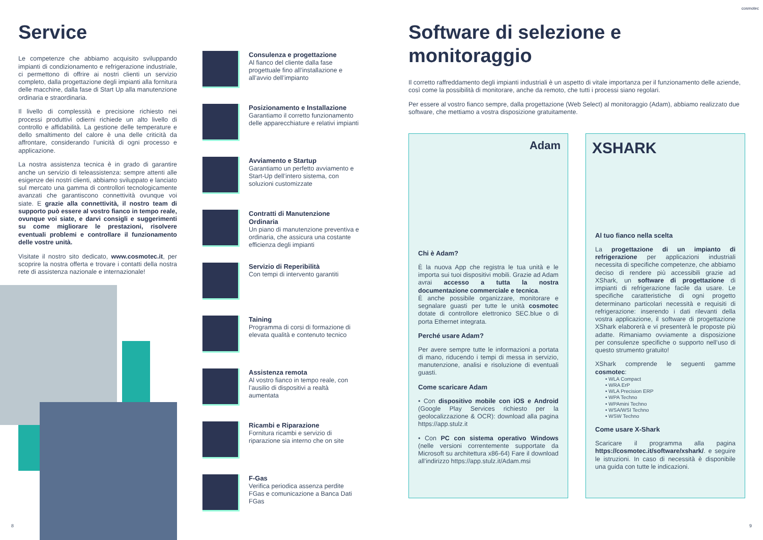Service
Le competenze che abbiamo acquisito sviluppando impianti di condizionamento e refrigerazione industriale, ci permettono di offrire ai nostri clienti un servizio completo, dalla progettazione degli impianti alla fornitura delle macchine, dalla fase di Start Up alla manutenzione ordinaria e straordinaria.
Il livello di complessità e precisione richiesto nei processi produttivi odierni richiede un alto livello di controllo e affidabilità. La gestione delle temperature e dello smaltimento del calore è una delle criticità da affrontare, considerando l’unicità di ogni processo e applicazione.
La nostra assistenza tecnica è in grado di garantire anche un servizio di teleassistenza: sempre attenti alle esigenze dei nostri clienti, abbiamo sviluppato e lanciato sul mercato una gamma di controllori tecnologicamente avanzati che garantiscono connettività ovunque voi siate. E grazie alla connettività, il nostro team di supporto può essere al vostro fianco in tempo reale, ovunque voi siate, e darvi consigli e suggerimenti su come migliorare le prestazioni, risolvere eventuali problemi e controllare il funzionamento delle vostre unità.
Visitate il nostro sito dedicato, www.cosmotec.it, per scoprire la nostra offerta e trovare i contatti della nostra rete di assistenza nazionale e internazionale!
Consulenza e progettazione
Al fianco del cliente dalla fase progettuale fino all’installazione e all’avvio dell’impianto
Posizionamento e Installazione
Garantiamo il corretto funzionamento delle apparecchiature e relativi impianti
Avviamento e Startup
Garantiamo un perfetto avviamento e Start-Up dell’intero sistema, con soluzioni customizzate
Contratti di Manutenzione Ordinaria
Un piano di manutenzione preventiva e ordinaria, che assicura una costante efficienza degli impianti
Servizio di Reperibilità
Con tempi di intervento garantiti
Taining
Programma di corsi di formazione di elevata qualità e contenuto tecnico
Assistenza remota
Al vostro fianco in tempo reale, con l’ausilio di dispositivi a realtà aumentata
Ricambi e Riparazione
Fornitura ricambi e servizio di riparazione sia interno che on site
F-Gas
Verifica periodica assenza perdite FGas e comunicazione a Banca Dati FGas
cosmotec
Software di selezione e monitoraggio
Il corretto raffreddamento degli impianti industriali è un aspetto di vitale importanza per il funzionamento delle aziende, così come la possibilità di monitorare, anche da remoto, che tutti i processi siano regolari.
Per essere al vostro fianco sempre, dalla progettazione (Web Select) al monitoraggio (Adam), abbiamo realizzato due software, che mettiamo a vostra disposizione gratuitamente.
Adam
Chi è Adam?
È la nuova App che registra le tua unità e le importa sui tuoi dispositivi mobili. Grazie ad Adam avrai accesso a tutta la nostra documentazione commerciale e tecnica.
È anche possibile organizzare, monitorare e segnalare guasti per tutte le unità cosmotec dotate di controllore elettronico SEC.blue o di porta Ethernet integrata.
Perché usare Adam?
Per avere sempre tutte le informazioni a portata di mano, riducendo i tempi di messa in servizio, manutenzione, analisi e risoluzione di eventuali guasti.
Come scaricare Adam
• Con dispositivo mobile con iOS e Android (Google Play Services richiesto per la geolocalizzazione & OCR): download alla pagina https://app.stulz.it
• Con PC con sistema operativo Windows (nelle versioni correntemente supportate da Microsoft su architettura x86-64) Fare il download all’indirizzo https://app.stulz.it/Adam.msi
XSHARK
Al tuo fianco nella scelta
La progettazione di un impianto di refrigerazione per applicazioni industriali necessita di specifiche competenze, che abbiamo deciso di rendere più accessibili grazie ad XShark, un software di progettazione di impianti di refrigerazione facile da usare. Le specifiche caratteristiche di ogni progetto determinano particolari necessità e requisiti di refrigerazione: inserendo i dati rilevanti della vostra applicazione, il software di progettazione XShark elaborerà e vi presenterà le proposte più adatte. Rimaniamo ovviamente a disposizione per consulenze specifiche o supporto nell’uso di questo strumento gratuito!
XShark comprende le seguenti gamme cosmotec:
• WLA Compact
• WRA ErP
• WLA Precision ERP
• WPA Techno
• WPAmini Techno
• WSA/WSI Techno
• WSW Techno
Come usare X-Shark
Scaricare il programma alla pagina https://cosmotec.it/software/xshark/. e seguire le istruzioni. In caso di necessità è disponibile una guida con tutte le indicazioni.
8 9